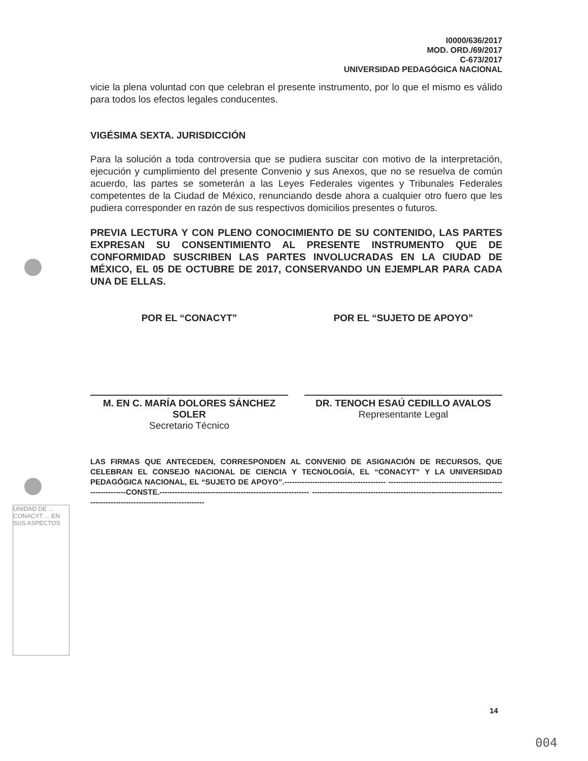UNIDAD DE ... CONACYT ... EN SUS ASPECTOS
I0000/636/2017
MOD. ORD./69/2017
C-673/2017
UNIVERSIDAD PEDAGÓGICA NACIONAL
vicie la plena voluntad con que celebran el presente instrumento, por lo que el mismo es válido para todos los efectos legales conducentes.
VIGÉSIMA SEXTA. JURISDICCIÓN
Para la solución a toda controversia que se pudiera suscitar con motivo de la interpretación, ejecución y cumplimiento del presente Convenio y sus Anexos, que no se resuelva de común acuerdo, las partes se someterán a las Leyes Federales vigentes y Tribunales Federales competentes de la Ciudad de México, renunciando desde ahora a cualquier otro fuero que les pudiera corresponder en razón de sus respectivos domicilios presentes o futuros.
PREVIA LECTURA Y CON PLENO CONOCIMIENTO DE SU CONTENIDO, LAS PARTES EXPRESAN SU CONSENTIMIENTO AL PRESENTE INSTRUMENTO QUE DE CONFORMIDAD SUSCRIBEN LAS PARTES INVOLUCRADAS EN LA CIUDAD DE MÉXICO, EL 05 DE OCTUBRE DE 2017, CONSERVANDO UN EJEMPLAR PARA CADA UNA DE ELLAS.
POR EL “CONACYT”
M. EN C. MARÍA DOLORES SÁNCHEZ SOLER
Secretario Técnico
POR EL “SUJETO DE APOYO”
DR. TENOCH ESAÚ CEDILLO AVALOS
Representante Legal
LAS FIRMAS QUE ANTECEDEN, CORRESPONDEN AL CONVENIO DE ASIGNACIÓN DE RECURSOS, QUE CELEBRAN EL CONSEJO NACIONAL DE CIENCIA Y TECNOLOGÍA, EL “CONACYT” Y LA UNIVERSIDAD PEDAGÓGICA NACIONAL, EL “SUJETO DE APOYO”.---------------------------------------- -----------------------------------------------------------CONSTE.----------------------------------------------------------- ------------------------------------------------------------------------------------------------------------------------
14
004